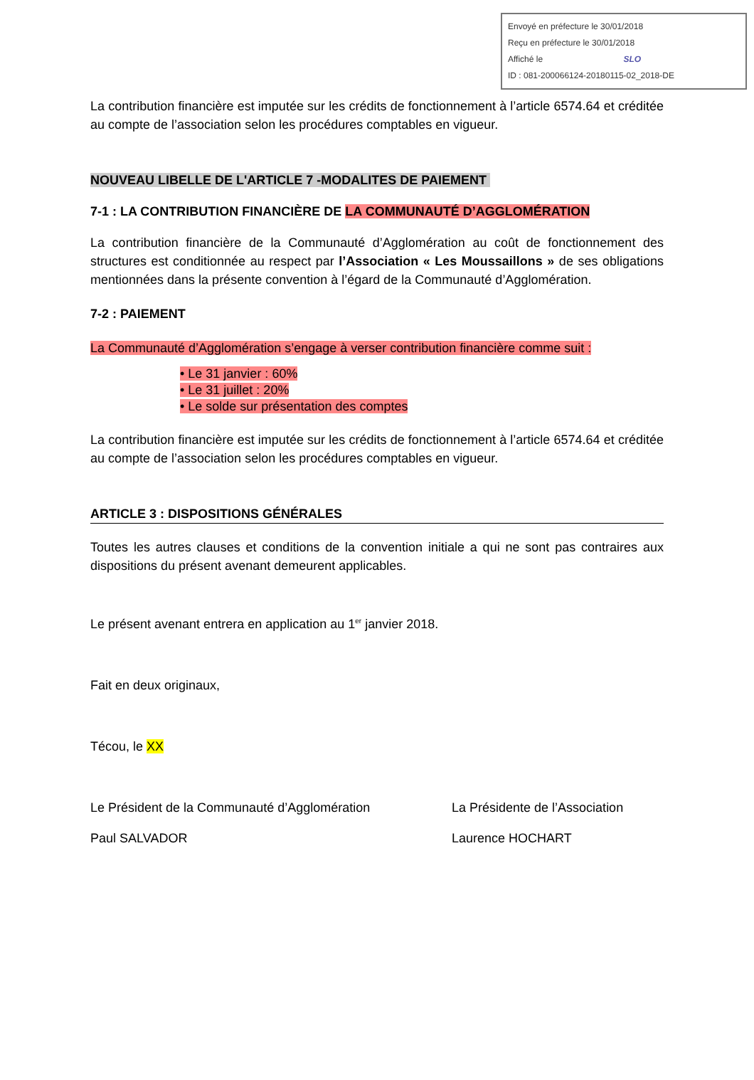Envoyé en préfecture le 30/01/2018
Reçu en préfecture le 30/01/2018
Affiché le SLO
ID : 081-200066124-20180115-02_2018-DE
La contribution financière est imputée sur les crédits de fonctionnement à l’article 6574.64 et créditée au compte de l’association selon les procédures comptables en vigueur.
NOUVEAU LIBELLE DE L'ARTICLE 7 -MODALITES DE PAIEMENT
7-1 : LA CONTRIBUTION FINANCIÈRE DE LA COMMUNAUTÉ D’AGGLOMÉRATION
La contribution financière de la Communauté d’Agglomération au coût de fonctionnement des structures est conditionnée au respect par l’Association « Les Moussaillons » de ses obligations mentionnées dans la présente convention à l’égard de la Communauté d’Agglomération.
7-2 : PAIEMENT
La Communauté d’Agglomération s’engage à verser contribution financière comme suit :
• Le 31 janvier : 60%
• Le 31 juillet : 20%
• Le solde sur présentation des comptes
La contribution financière est imputée sur les crédits de fonctionnement à l’article 6574.64 et créditée au compte de l’association selon les procédures comptables en vigueur.
ARTICLE 3 : DISPOSITIONS GÉNÉRALES
Toutes les autres clauses et conditions de la convention initiale a qui ne sont pas contraires aux dispositions du présent avenant demeurent applicables.
Le présent avenant entrera en application au 1<sup>er</sup> janvier 2018.
Fait en deux originaux,
Técou, le XX
Le Président de la Communauté d’Agglomération La Présidente de l’Association
Paul SALVADOR Laurence HOCHART